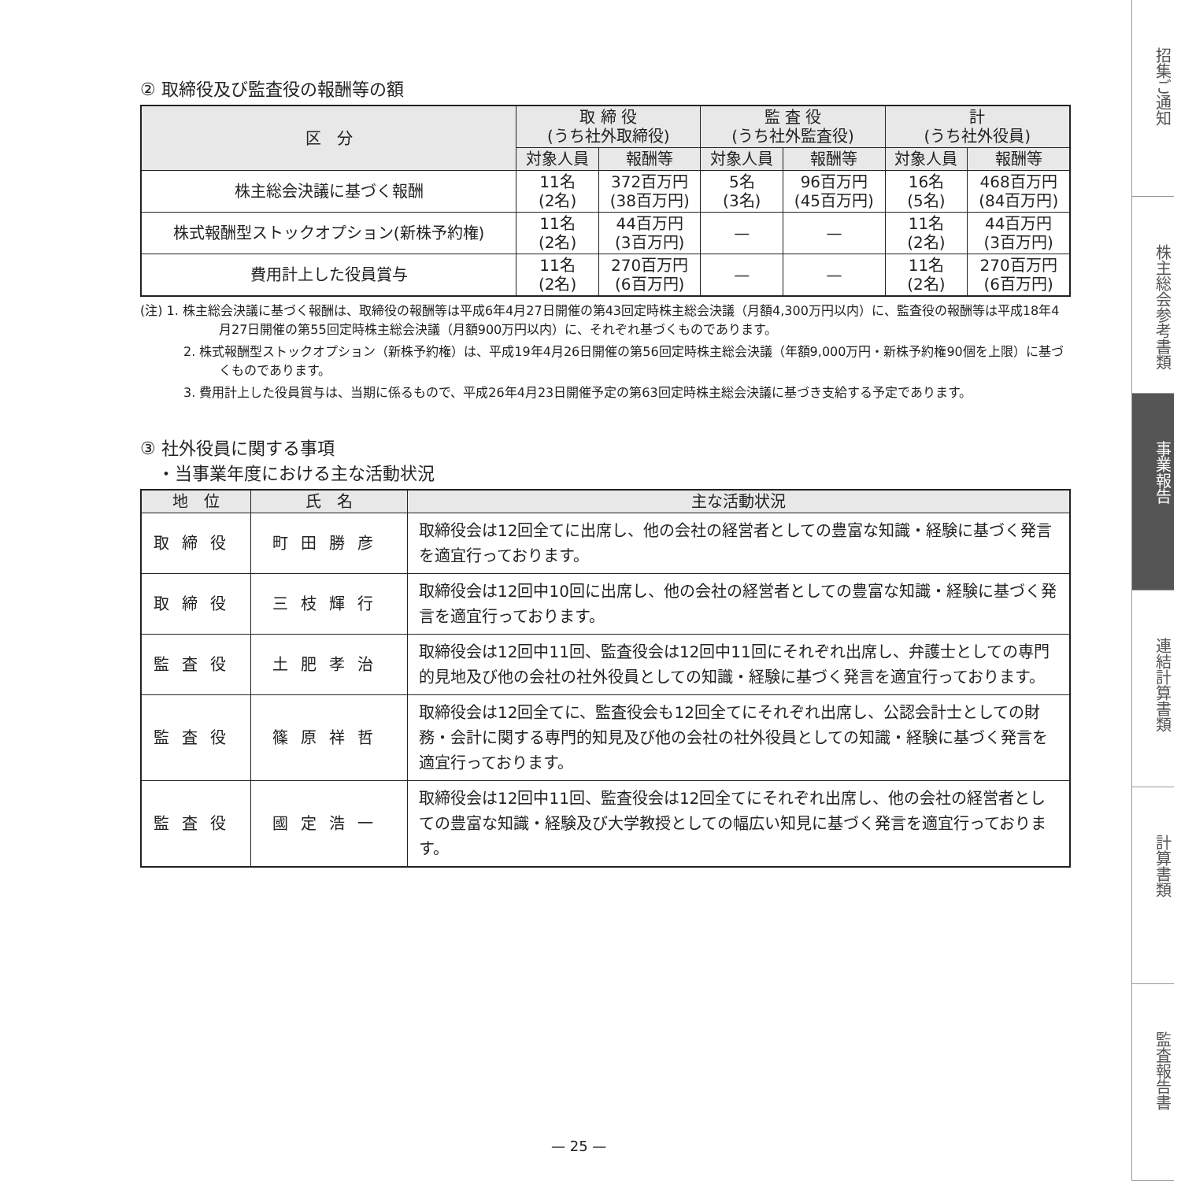② 取締役及び監査役の報酬等の額
| 区 分 | 取 締 役 (うち社外取締役) | | 監 査 役 (うち社外監査役) | | 計 (うち社外役員) | |
| --- | --- | --- | --- | --- | --- | --- |
| | 対象人員 | 報酬等 | 対象人員 | 報酬等 | 対象人員 | 報酬等 |
| 株主総会決議に基づく報酬 | 11名 (2名) | 372百万円 (38百万円) | 5名 (3名) | 96百万円 (45百万円) | 16名 (5名) | 468百万円 (84百万円) |
| 株式報酬型ストックオプション(新株予約権) | 11名 (2名) | 44百万円 (3百万円) | — | — | 11名 (2名) | 44百万円 (3百万円) |
| 費用計上した役員賞与 | 11名 (2名) | 270百万円 (6百万円) | — | — | 11名 (2名) | 270百万円 (6百万円) |
(注) 1. 株主総会決議に基づく報酬は、取締役の報酬等は平成6年4月27日開催の第43回定時株主総会決議（月額4,300万円以内）に、監査役の報酬等は平成18年4月27日開催の第55回定時株主総会決議（月額900万円以内）に、それぞれ基づくものであります。
2. 株式報酬型ストックオプション（新株予約権）は、平成19年4月26日開催の第56回定時株主総会決議（年額9,000万円・新株予約権90個を上限）に基づくものであります。
3. 費用計上した役員賞与は、当期に係るもので、平成26年4月23日開催予定の第63回定時株主総会決議に基づき支給する予定であります。
③ 社外役員に関する事項
　・当事業年度における主な活動状況
| 地 位 | 氏 名 | 主な活動状況 |
| --- | --- | --- |
| 取締役 | 町田勝彦 | 取締役会は12回全てに出席し、他の会社の経営者としての豊富な知識・経験に基づく発言を適宜行っております。 |
| 取締役 | 三枝輝行 | 取締役会は12回中10回に出席し、他の会社の経営者としての豊富な知識・経験に基づく発言を適宜行っております。 |
| 監査役 | 土肥孝治 | 取締役会は12回中11回、監査役会は12回中11回にそれぞれ出席し、弁護士としての専門的見地及び他の会社の社外役員としての知識・経験に基づく発言を適宜行っております。 |
| 監査役 | 篠原祥哲 | 取締役会は12回全てに、監査役会も12回全てにそれぞれ出席し、公認会計士としての財務・会計に関する専門的知見及び他の会社の社外役員としての知識・経験に基づく発言を適宜行っております。 |
| 監査役 | 國定浩一 | 取締役会は12回中11回、監査役会は12回全てにそれぞれ出席し、他の会社の経営者としての豊富な知識・経験及び大学教授としての幅広い知見に基づく発言を適宜行っております。 |
— 25 —
招集ご通知
株主総会参考書類
事業報告
連結計算書類
計算書類
監査報告書